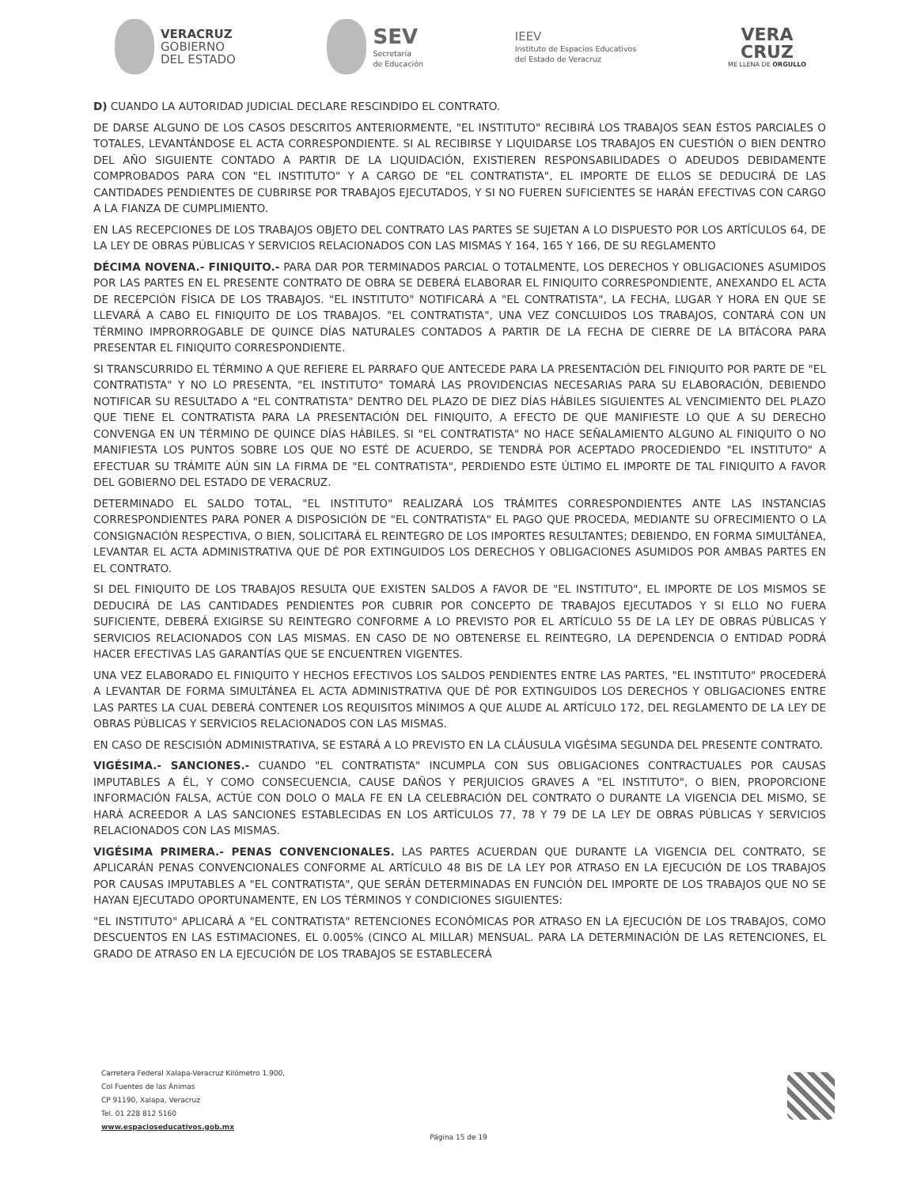VERACRUZ
GOBIERNO
DEL ESTADO
SEV
Secretaría
de Educación
IEEV
Instituto de Espacios Educativos
del Estado de Veracruz
VERA
CRUZ
ME LLENA DE ORGULLO
D) CUANDO LA AUTORIDAD JUDICIAL DECLARE RESCINDIDO EL CONTRATO.
DE DARSE ALGUNO DE LOS CASOS DESCRITOS ANTERIORMENTE, "EL INSTITUTO" RECIBIRÁ LOS TRABAJOS SEAN ÉSTOS PARCIALES O TOTALES, LEVANTÁNDOSE EL ACTA CORRESPONDIENTE. SI AL RECIBIRSE Y LIQUIDARSE LOS TRABAJOS EN CUESTIÓN O BIEN DENTRO DEL AÑO SIGUIENTE CONTADO A PARTIR DE LA LIQUIDACIÓN, EXISTIEREN RESPONSABILIDADES O ADEUDOS DEBIDAMENTE COMPROBADOS PARA CON "EL INSTITUTO" Y A CARGO DE "EL CONTRATISTA", EL IMPORTE DE ELLOS SE DEDUCIRÁ DE LAS CANTIDADES PENDIENTES DE CUBRIRSE POR TRABAJOS EJECUTADOS, Y SI NO FUEREN SUFICIENTES SE HARÁN EFECTIVAS CON CARGO A LA FIANZA DE CUMPLIMIENTO.
EN LAS RECEPCIONES DE LOS TRABAJOS OBJETO DEL CONTRATO LAS PARTES SE SUJETAN A LO DISPUESTO POR LOS ARTÍCULOS 64, DE LA LEY DE OBRAS PÚBLICAS Y SERVICIOS RELACIONADOS CON LAS MISMAS Y 164, 165 Y 166, DE SU REGLAMENTO
DÉCIMA NOVENA.- FINIQUITO.- PARA DAR POR TERMINADOS PARCIAL O TOTALMENTE, LOS DERECHOS Y OBLIGACIONES ASUMIDOS POR LAS PARTES EN EL PRESENTE CONTRATO DE OBRA SE DEBERÁ ELABORAR EL FINIQUITO CORRESPONDIENTE, ANEXANDO EL ACTA DE RECEPCIÓN FÍSICA DE LOS TRABAJOS. "EL INSTITUTO" NOTIFICARÁ A "EL CONTRATISTA", LA FECHA, LUGAR Y HORA EN QUE SE LLEVARÁ A CABO EL FINIQUITO DE LOS TRABAJOS. "EL CONTRATISTA", UNA VEZ CONCLUIDOS LOS TRABAJOS, CONTARÁ CON UN TÉRMINO IMPRORROGABLE DE QUINCE DÍAS NATURALES CONTADOS A PARTIR DE LA FECHA DE CIERRE DE LA BITÁCORA PARA PRESENTAR EL FINIQUITO CORRESPONDIENTE.
SI TRANSCURRIDO EL TÉRMINO A QUE REFIERE EL PARRAFO QUE ANTECEDE PARA LA PRESENTACIÓN DEL FINIQUITO POR PARTE DE "EL CONTRATISTA" Y NO LO PRESENTA, "EL INSTITUTO" TOMARÁ LAS PROVIDENCIAS NECESARIAS PARA SU ELABORACIÓN, DEBIENDO NOTIFICAR SU RESULTADO A "EL CONTRATISTA" DENTRO DEL PLAZO DE DIEZ DÍAS HÁBILES SIGUIENTES AL VENCIMIENTO DEL PLAZO QUE TIENE EL CONTRATISTA PARA LA PRESENTACIÓN DEL FINIQUITO, A EFECTO DE QUE MANIFIESTE LO QUE A SU DERECHO CONVENGA EN UN TÉRMINO DE QUINCE DÍAS HÁBILES. SI "EL CONTRATISTA" NO HACE SEÑALAMIENTO ALGUNO AL FINIQUITO O NO MANIFIESTA LOS PUNTOS SOBRE LOS QUE NO ESTÉ DE ACUERDO, SE TENDRÁ POR ACEPTADO PROCEDIENDO "EL INSTITUTO" A EFECTUAR SU TRÁMITE AÚN SIN LA FIRMA DE "EL CONTRATISTA", PERDIENDO ESTE ÚLTIMO EL IMPORTE DE TAL FINIQUITO A FAVOR DEL GOBIERNO DEL ESTADO DE VERACRUZ.
DETERMINADO EL SALDO TOTAL, "EL INSTITUTO" REALIZARÁ LOS TRÁMITES CORRESPONDIENTES ANTE LAS INSTANCIAS CORRESPONDIENTES PARA PONER A DISPOSICIÓN DE "EL CONTRATISTA" EL PAGO QUE PROCEDA, MEDIANTE SU OFRECIMIENTO O LA CONSIGNACIÓN RESPECTIVA, O BIEN, SOLICITARÁ EL REINTEGRO DE LOS IMPORTES RESULTANTES; DEBIENDO, EN FORMA SIMULTÁNEA, LEVANTAR EL ACTA ADMINISTRATIVA QUE DÉ POR EXTINGUIDOS LOS DERECHOS Y OBLIGACIONES ASUMIDOS POR AMBAS PARTES EN EL CONTRATO.
SI DEL FINIQUITO DE LOS TRABAJOS RESULTA QUE EXISTEN SALDOS A FAVOR DE "EL INSTITUTO", EL IMPORTE DE LOS MISMOS SE DEDUCIRÁ DE LAS CANTIDADES PENDIENTES POR CUBRIR POR CONCEPTO DE TRABAJOS EJECUTADOS Y SI ELLO NO FUERA SUFICIENTE, DEBERÁ EXIGIRSE SU REINTEGRO CONFORME A LO PREVISTO POR EL ARTÍCULO 55 DE LA LEY DE OBRAS PÚBLICAS Y SERVICIOS RELACIONADOS CON LAS MISMAS. EN CASO DE NO OBTENERSE EL REINTEGRO, LA DEPENDENCIA O ENTIDAD PODRÁ HACER EFECTIVAS LAS GARANTÍAS QUE SE ENCUENTREN VIGENTES.
UNA VEZ ELABORADO EL FINIQUITO Y HECHOS EFECTIVOS LOS SALDOS PENDIENTES ENTRE LAS PARTES, "EL INSTITUTO" PROCEDERÁ A LEVANTAR DE FORMA SIMULTÁNEA EL ACTA ADMINISTRATIVA QUE DÉ POR EXTINGUIDOS LOS DERECHOS Y OBLIGACIONES ENTRE LAS PARTES LA CUAL DEBERÁ CONTENER LOS REQUISITOS MÍNIMOS A QUE ALUDE AL ARTÍCULO 172, DEL REGLAMENTO DE LA LEY DE OBRAS PÚBLICAS Y SERVICIOS RELACIONADOS CON LAS MISMAS.
EN CASO DE RESCISIÓN ADMINISTRATIVA, SE ESTARÁ A LO PREVISTO EN LA CLÁUSULA VIGÉSIMA SEGUNDA DEL PRESENTE CONTRATO.
VIGÉSIMA.- SANCIONES.- CUANDO "EL CONTRATISTA" INCUMPLA CON SUS OBLIGACIONES CONTRACTUALES POR CAUSAS IMPUTABLES A ÉL, Y COMO CONSECUENCIA, CAUSE DAÑOS Y PERJUICIOS GRAVES A "EL INSTITUTO", O BIEN, PROPORCIONE INFORMACIÓN FALSA, ACTÚE CON DOLO O MALA FE EN LA CELEBRACIÓN DEL CONTRATO O DURANTE LA VIGENCIA DEL MISMO, SE HARÁ ACREEDOR A LAS SANCIONES ESTABLECIDAS EN LOS ARTÍCULOS 77, 78 Y 79 DE LA LEY DE OBRAS PÚBLICAS Y SERVICIOS RELACIONADOS CON LAS MISMAS.
VIGÉSIMA PRIMERA.- PENAS CONVENCIONALES. LAS PARTES ACUERDAN QUE DURANTE LA VIGENCIA DEL CONTRATO, SE APLICARÁN PENAS CONVENCIONALES CONFORME AL ARTÍCULO 48 BIS DE LA LEY POR ATRASO EN LA EJECUCIÓN DE LOS TRABAJOS POR CAUSAS IMPUTABLES A "EL CONTRATISTA", QUE SERÁN DETERMINADAS EN FUNCIÓN DEL IMPORTE DE LOS TRABAJOS QUE NO SE HAYAN EJECUTADO OPORTUNAMENTE, EN LOS TÉRMINOS Y CONDICIONES SIGUIENTES:
"EL INSTITUTO" APLICARÁ A "EL CONTRATISTA" RETENCIONES ECONÓMICAS POR ATRASO EN LA EJECUCIÓN DE LOS TRABAJOS, COMO DESCUENTOS EN LAS ESTIMACIONES, EL 0.005% (CINCO AL MILLAR) MENSUAL. PARA LA DETERMINACIÓN DE LAS RETENCIONES, EL GRADO DE ATRASO EN LA EJECUCIÓN DE LOS TRABAJOS SE ESTABLECERÁ
Carretera Federal Xalapa-Veracruz Kilómetro 1.900,
Col Fuentes de las Ánimas
CP 91190, Xalapa, Veracruz
Tel. 01 228 812 5160
www.espacioseducativos.gob.mx
Página 15 de 19